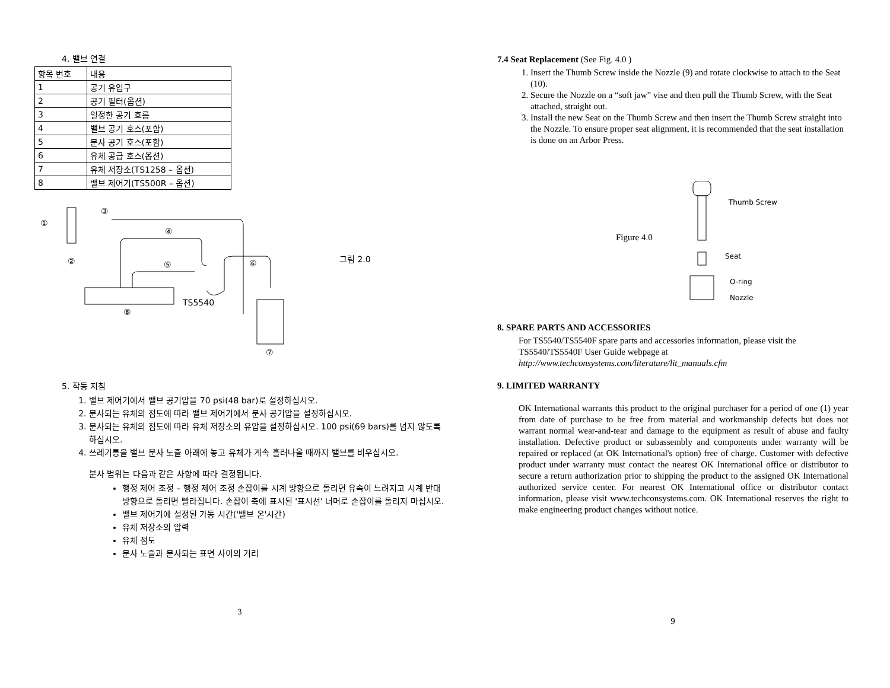4. 밸브 연결
| 항목 번호 | 내용 |
| --- | --- |
| 1 | 공기 유입구 |
| 2 | 공기 필터(옵션) |
| 3 | 일정한 공기 흐름 |
| 4 | 밸브 공기 호스(포함) |
| 5 | 분사 공기 호스(포함) |
| 6 | 유체 공급 호스(옵션) |
| 7 | 유체 저장소(TS1258 – 옵션) |
| 8 | 밸브 제어기(TS500R – 옵션) |
①
③
④
② ⑤ ⑥
TS5540
⑧
⑦
그림 2.0
5. 작동 지침
1. 밸브 제어기에서 밸브 공기압을 70 psi(48 bar)로 설정하십시오.
2. 분사되는 유체의 점도에 따라 밸브 제어기에서 분사 공기압을 설정하십시오.
3. 분사되는 유체의 점도에 따라 유체 저장소의 유압을 설정하십시오. 100 psi(69 bars)를 넘지 않도록 하십시오.
4. 쓰레기통을 밸브 분사 노즐 아래에 놓고 유체가 계속 흘러나올 때까지 밸브를 비우십시오.
분사 범위는 다음과 같은 사항에 따라 결정됩니다.
행정 제어 조정 – 행정 제어 조정 손잡이를 시계 방향으로 돌리면 유속이 느려지고 시계 반대 방향으로 돌리면 빨라집니다. 손잡이 축에 표시된 '표시선' 너머로 손잡이를 돌리지 마십시오.
밸브 제어기에 설정된 가동 시간('밸브 온'시간)
유체 저장소의 압력
유체 점도
분사 노즐과 분사되는 표면 사이의 거리
3
7.4 Seat Replacement (See Fig. 4.0 )
1. Insert the Thumb Screw inside the Nozzle (9) and rotate clockwise to attach to the Seat (10).
2. Secure the Nozzle on a “soft jaw” vise and then pull the Thumb Screw, with the Seat attached, straight out.
3. Install the new Seat on the Thumb Screw and then insert the Thumb Screw straight into the Nozzle. To ensure proper seat alignment, it is recommended that the seat installation is done on an Arbor Press.
Thumb Screw
Figure 4.0
Seat
O-ring
Nozzle
8. SPARE PARTS AND ACCESSORIES
For TS5540/TS5540F spare parts and accessories information, please visit the TS5540/TS5540F User Guide webpage at
http://www.techconsystems.com/literature/lit_manuals.cfm
9. LIMITED WARRANTY
OK International warrants this product to the original purchaser for a period of one (1) year from date of purchase to be free from material and workmanship defects but does not warrant normal wear-and-tear and damage to the equipment as result of abuse and faulty installation. Defective product or subassembly and components under warranty will be repaired or replaced (at OK International's option) free of charge. Customer with defective product under warranty must contact the nearest OK International office or distributor to secure a return authorization prior to shipping the product to the assigned OK International authorized service center. For nearest OK International office or distributor contact information, please visit www.techconsystems.com. OK International reserves the right to make engineering product changes without notice.
9